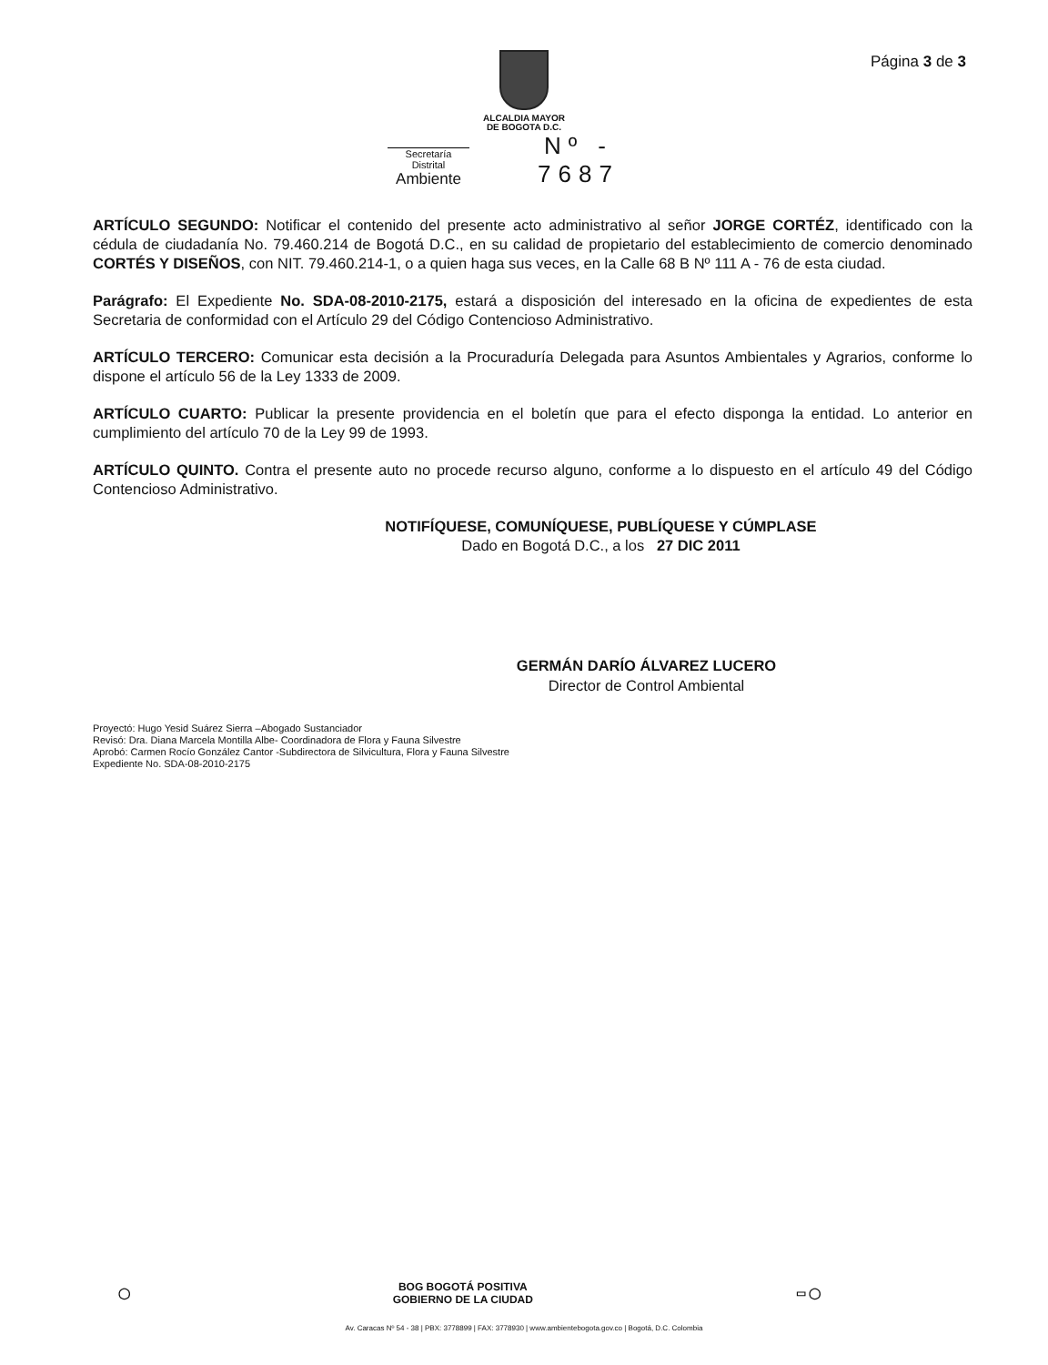Página 3 de 3
ALCALDIA MAYOR
DE BOGOTA D.C.
Secretaría Distrital
Ambiente
Nº - 7687
ARTÍCULO SEGUNDO: Notificar el contenido del presente acto administrativo al señor JORGE CORTÉZ, identificado con la cédula de ciudadanía No. 79.460.214 de Bogotá D.C., en su calidad de propietario del establecimiento de comercio denominado CORTÉS Y DISEÑOS, con NIT. 79.460.214-1, o a quien haga sus veces, en la Calle 68 B Nº 111 A - 76 de esta ciudad.
Parágrafo: El Expediente No. SDA-08-2010-2175, estará a disposición del interesado en la oficina de expedientes de esta Secretaria de conformidad con el Artículo 29 del Código Contencioso Administrativo.
ARTÍCULO TERCERO: Comunicar esta decisión a la Procuraduría Delegada para Asuntos Ambientales y Agrarios, conforme lo dispone el artículo 56 de la Ley 1333 de 2009.
ARTÍCULO CUARTO: Publicar la presente providencia en el boletín que para el efecto disponga la entidad. Lo anterior en cumplimiento del artículo 70 de la Ley 99 de 1993.
ARTÍCULO QUINTO. Contra el presente auto no procede recurso alguno, conforme a lo dispuesto en el artículo 49 del Código Contencioso Administrativo.
NOTIFÍQUESE, COMUNÍQUESE, PUBLÍQUESE Y CÚMPLASE
Dado en Bogotá D.C., a los 27 DIC 2011
GERMÁN DARÍO ÁLVAREZ LUCERO
Director de Control Ambiental
Proyectó: Hugo Yesid Suárez Sierra –Abogado Sustanciador
Revisó: Dra. Diana Marcela Montilla Albe- Coordinadora de Flora y Fauna Silvestre
Aprobó: Carmen Rocío González Cantor -Subdirectora de Silvicultura, Flora y Fauna Silvestre
Expediente No. SDA-08-2010-2175
◯ BOG BOGOTÁ POSITIVA
GOBIERNO DE LA CIUDAD ▭ ◯
Av. Caracas Nº 54 - 38 | PBX: 3778899 | FAX: 3778930 | www.ambientebogota.gov.co | Bogotá, D.C. Colombia